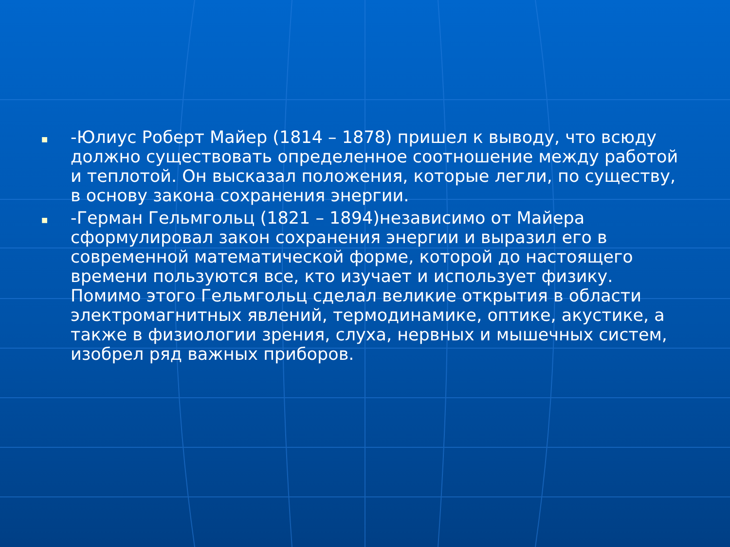■ -Юлиус Роберт Майер (1814 – 1878) пришел к выводу, что всюду должно существовать определенное соотношение между работой и теплотой. Он высказал положения, которые легли, по существу, в основу закона сохранения энергии.
■ -Герман Гельмгольц (1821 – 1894)независимо от Майера сформулировал закон сохранения энергии и выразил его в современной математической форме, которой до настоящего времени пользуются все, кто изучает и использует физику. Помимо этого Гельмгольц сделал великие открытия в области электромагнитных явлений, термодинамике, оптике, акустике, а также в физиологии зрения, слуха, нервных и мышечных систем, изобрел ряд важных приборов.